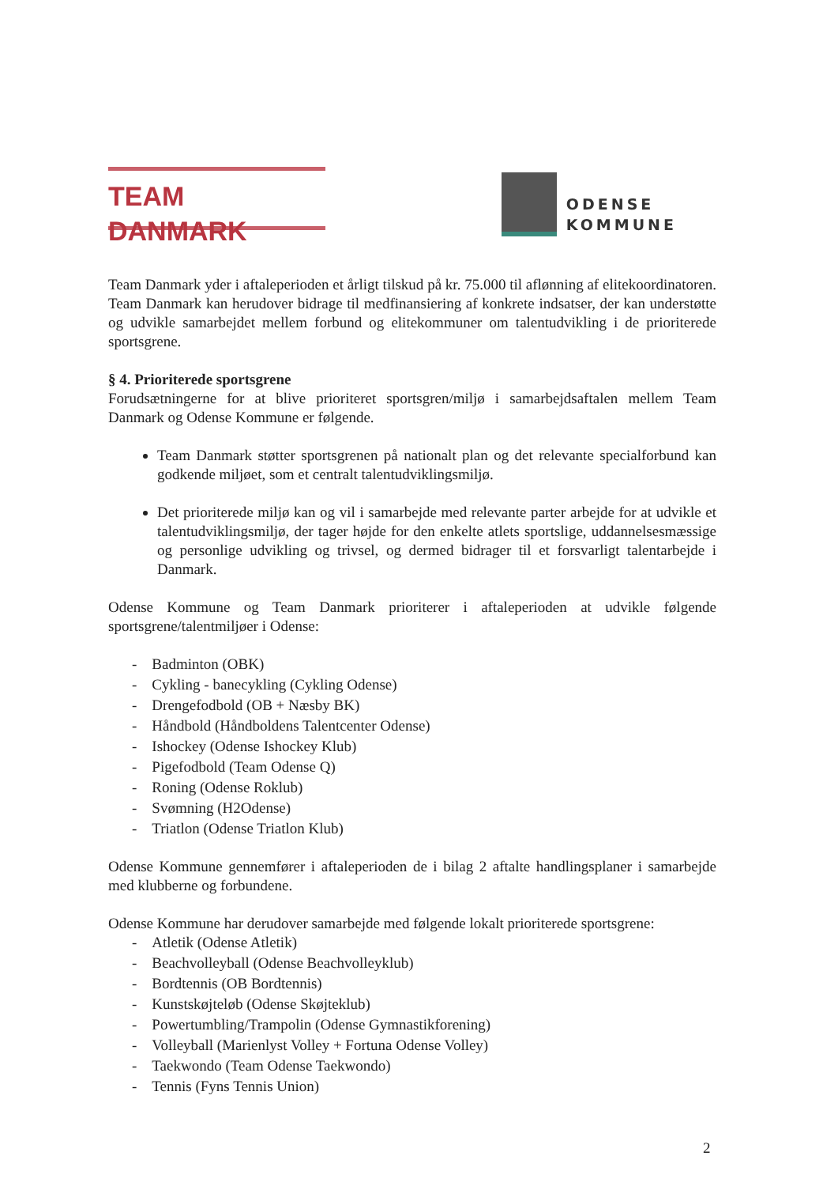TEAM DANMARK
ODENSE
KOMMUNE
Team Danmark yder i aftaleperioden et årligt tilskud på kr. 75.000 til aflønning af elitekoordinatoren. Team Danmark kan herudover bidrage til medfinansiering af konkrete indsatser, der kan understøtte og udvikle samarbejdet mellem forbund og elitekommuner om talentudvikling i de prioriterede sportsgrene.
§ 4. Prioriterede sportsgrene
Forudsætningerne for at blive prioriteret sportsgren/miljø i samarbejdsaftalen mellem Team Danmark og Odense Kommune er følgende.
Team Danmark støtter sportsgrenen på nationalt plan og det relevante specialforbund kan godkende miljøet, som et centralt talentudviklingsmiljø.
Det prioriterede miljø kan og vil i samarbejde med relevante parter arbejde for at udvikle et talentudviklingsmiljø, der tager højde for den enkelte atlets sportslige, uddannelsesmæssige og personlige udvikling og trivsel, og dermed bidrager til et forsvarligt talentarbejde i Danmark.
Odense Kommune og Team Danmark prioriterer i aftaleperioden at udvikle følgende sportsgrene/talentmiljøer i Odense:
- Badminton (OBK)
- Cykling - banecykling (Cykling Odense)
- Drengefodbold (OB + Næsby BK)
- Håndbold (Håndboldens Talentcenter Odense)
- Ishockey (Odense Ishockey Klub)
- Pigefodbold (Team Odense Q)
- Roning (Odense Roklub)
- Svømning (H2Odense)
- Triatlon (Odense Triatlon Klub)
Odense Kommune gennemfører i aftaleperioden de i bilag 2 aftalte handlingsplaner i samarbejde med klubberne og forbundene.
Odense Kommune har derudover samarbejde med følgende lokalt prioriterede sportsgrene:
- Atletik (Odense Atletik)
- Beachvolleyball (Odense Beachvolleyklub)
- Bordtennis (OB Bordtennis)
- Kunstskøjteløb (Odense Skøjteklub)
- Powertumbling/Trampolin (Odense Gymnastikforening)
- Volleyball (Marienlyst Volley + Fortuna Odense Volley)
- Taekwondo (Team Odense Taekwondo)
- Tennis (Fyns Tennis Union)
2